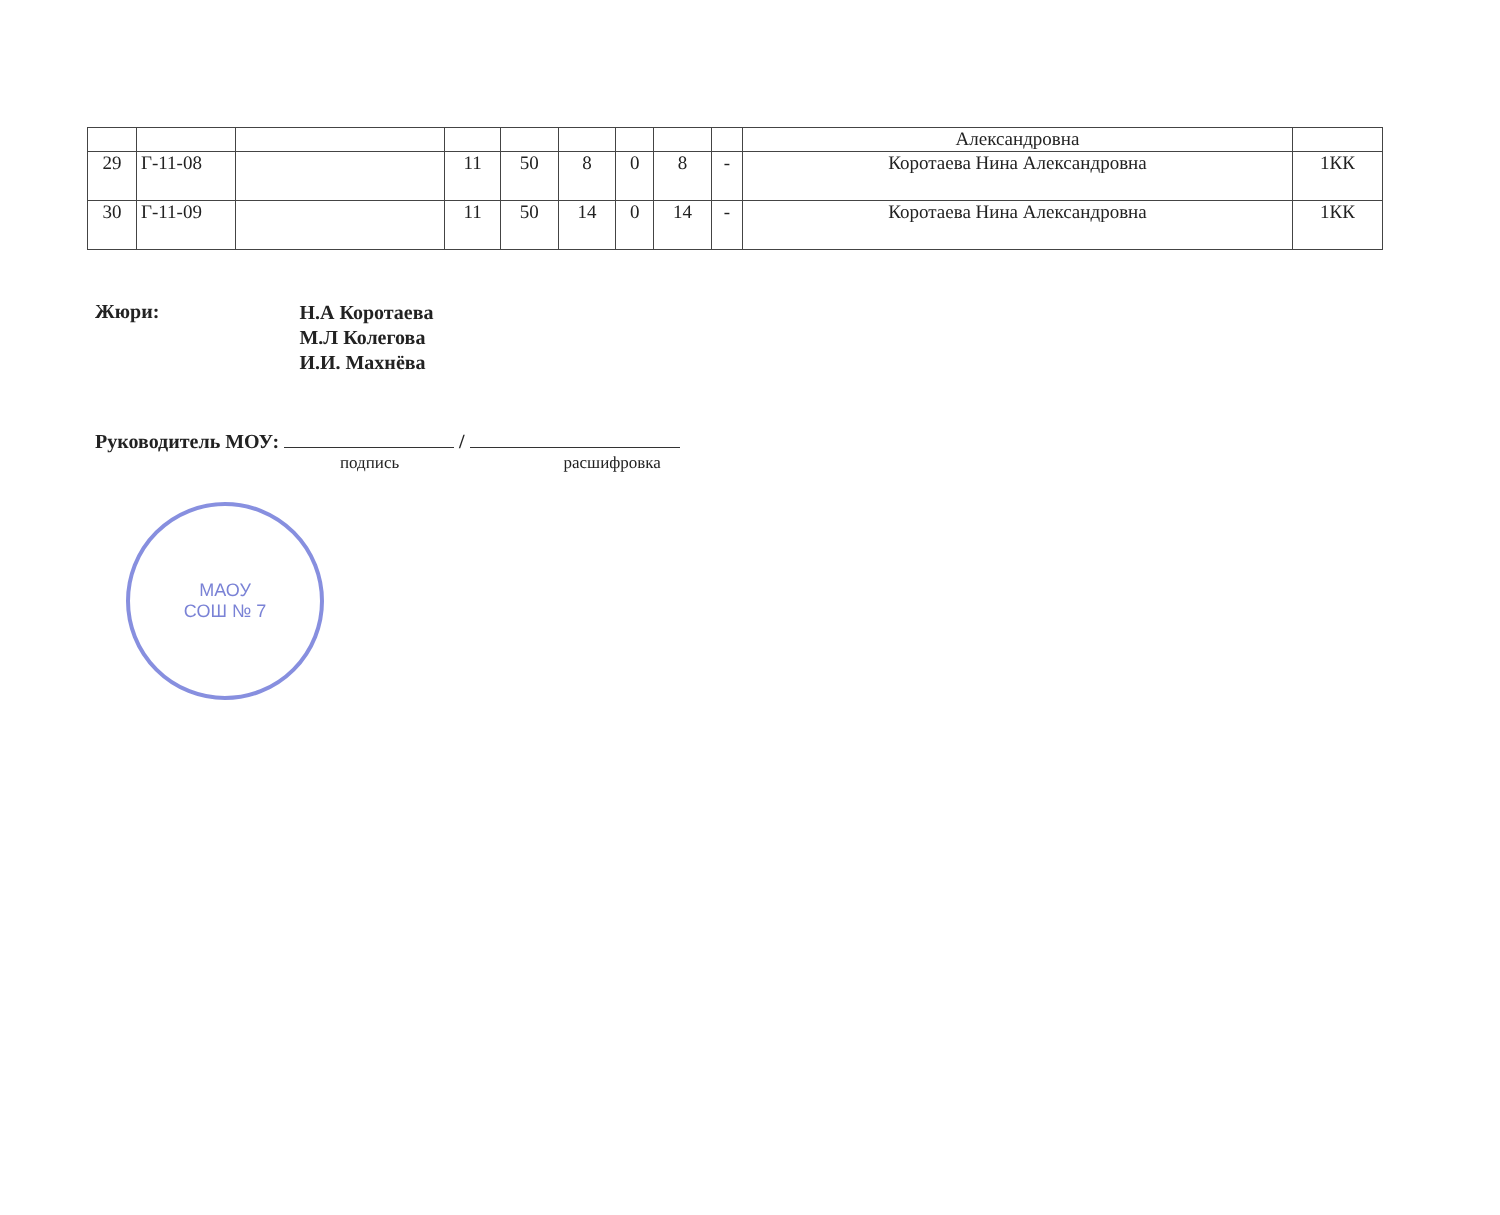| | | | | | | | | | Александровна | |
| 29 | Г-11-08 | | 11 | 50 | 8 | 0 | 8 | - | Коротаева Нина Александровна | 1КК |
| 30 | Г-11-09 | | 11 | 50 | 14 | 0 | 14 | - | Коротаева Нина Александровна | 1КК |
Жюри:
Н.А Коротаева
М.Л Колегова
И.И. Махнёва
Руководитель МОУ: /
подпись расшифровка
МАОУ
СОШ № 7